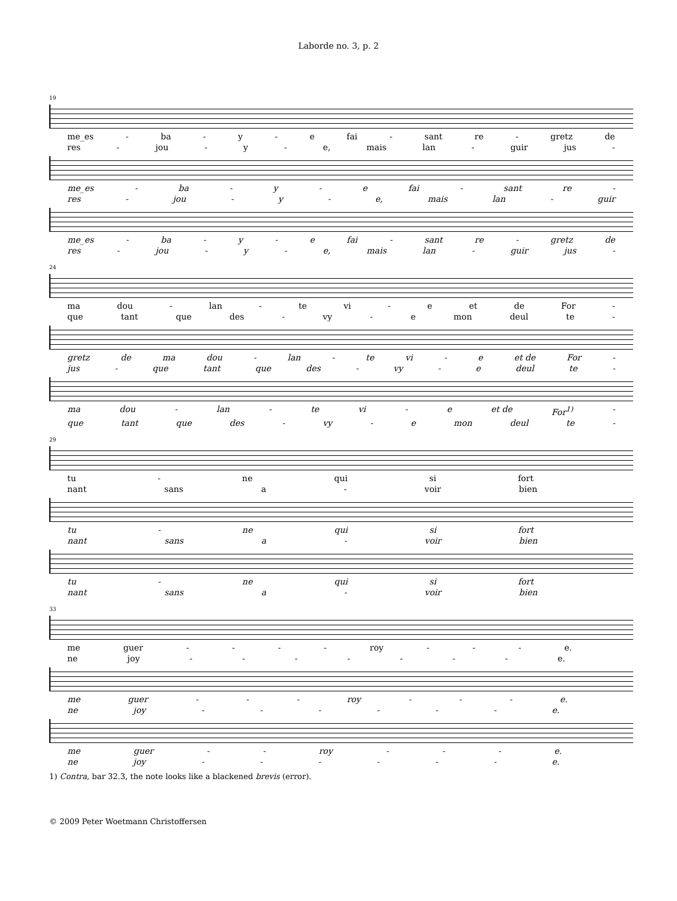Laborde no. 3, p. 2
19
me_es - ba - y - e fai - sant re - gretz de
res - jou - y - e, mais lan - guir jus -
me_es - ba - y - e fai - sant re -
res - jou - y - e, mais lan - guir
me_es - ba - y - e fai - sant re - gretz de
res - jou - y - e, mais lan - guir jus -
24
ma dou - lan - te vi - e et de For -
que tant que des - vy - e mon deul te -
gretz de ma dou - lan - te vi - e et de For -
jus - que tant que des - vy - e deul te -
ma dou - lan - te vi - e et de For<sup>1)</sup> -
que tant que des - vy - e mon deul te -
29
tu - ne qui si fort
nant sans a - voir bien
tu - ne qui si fort
nant sans a - voir bien
tu - ne qui si fort
nant sans a - voir bien
33
me guer - - - - roy - - - e.
ne joy - - - - - - - e.
me guer - - - roy - - - e.
ne joy - - - - - - e.
me guer - - roy - - - e.
ne joy - - - - - - e.
1) Contra, bar 32.3, the note looks like a blackened brevis (error).
© 2009 Peter Woetmann Christoffersen